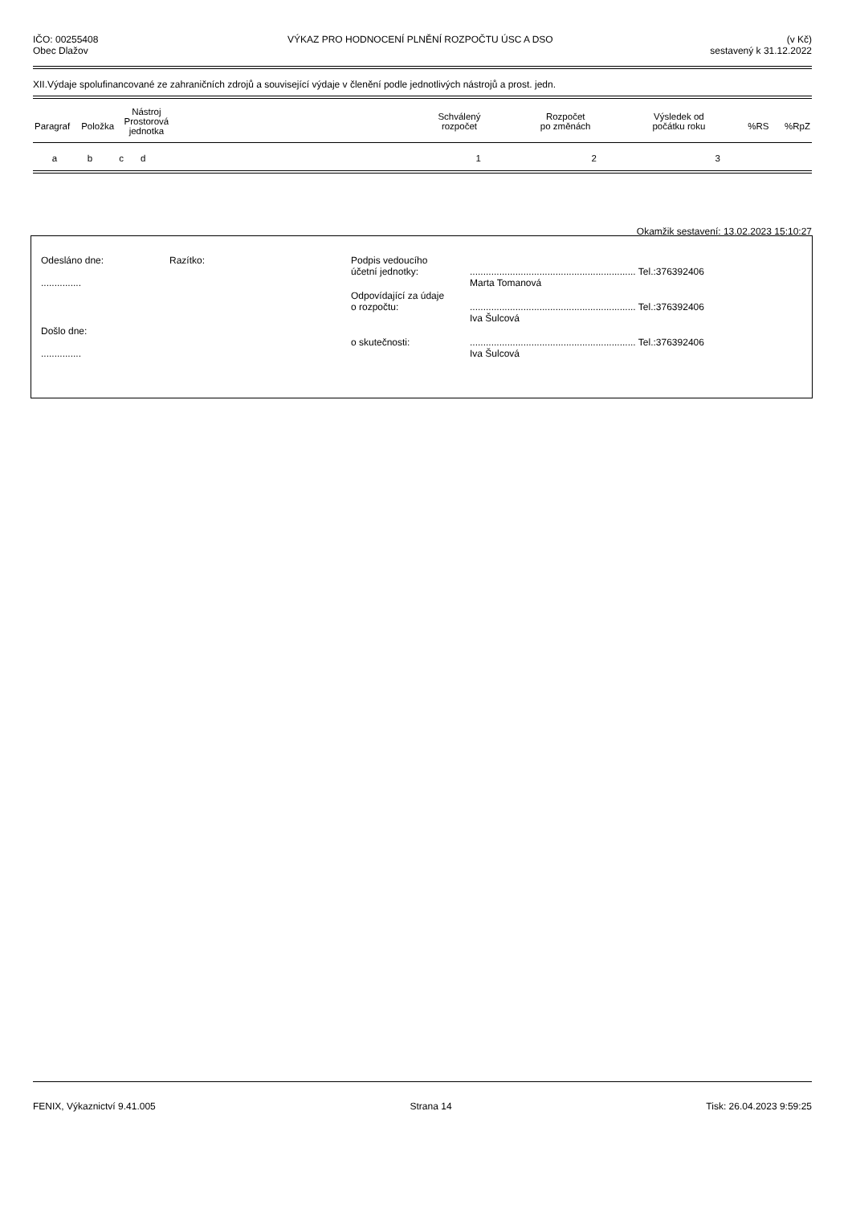IČO: 00255408
Obec Dlažov
VÝKAZ PRO HODNOCENÍ PLNĚNÍ ROZPOČTU ÚSC A DSO
(v Kč)
sestavený k 31.12.2022
XII.Výdaje spolufinancované ze zahraničních zdrojů a související výdaje v členění podle jednotlivých nástrojů a prost. jedn.
| Paragraf | Položka | Nástroj Prostorová jednotka | | Schválený rozpočet | Rozpočet po změnách | Výsledek od počátku roku | %RS | %RpZ |
| --- | --- | --- | --- | --- | --- | --- | --- | --- |
| a | b | c | d | 1 | 2 | 3 | |
Okamžik sestavení: 13.02.2023 15:10:27
| Odesláno dne: ............... | Razítko: | Podpis vedoucího účetní jednotky: | .............................................................. Tel.:376392406 Marta Tomanová |
| | | Odpovídající za údaje o rozpočtu: | .............................................................. Tel.:376392406 Iva Šulcová |
| Došlo dne: ............... | | o skutečnosti: | .............................................................. Tel.:376392406 Iva Šulcová |
FENIX, Výkaznictví 9.41.005 Strana 14 Tisk: 26.04.2023 9:59:25